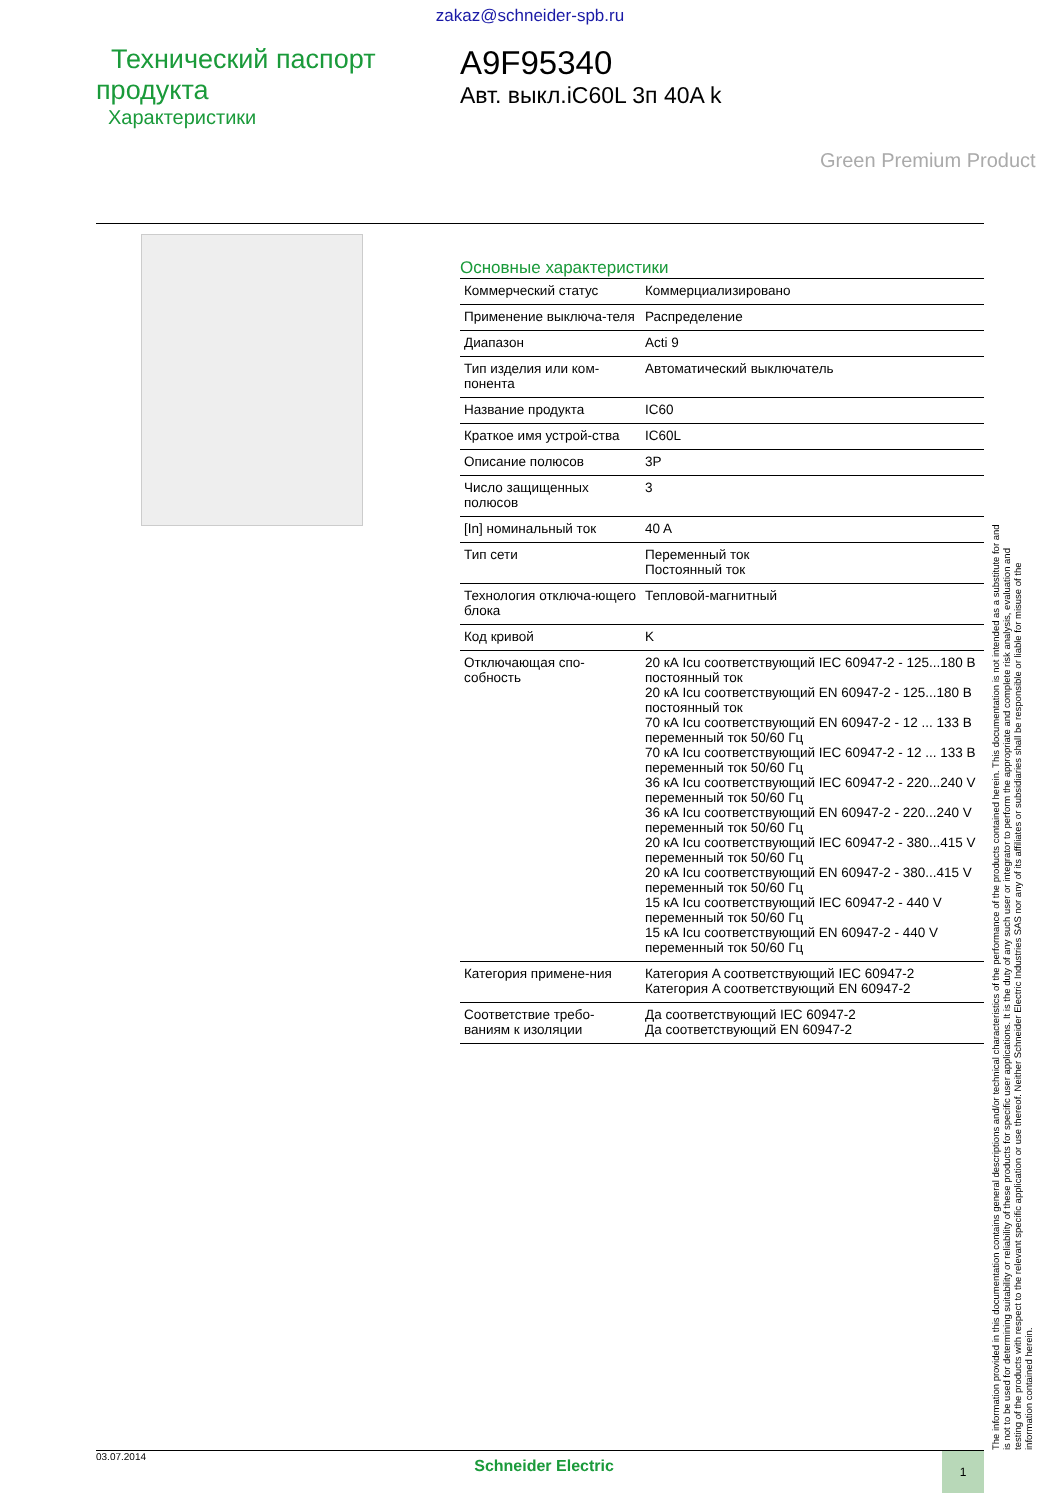zakaz@schneider-spb.ru
Технический паспорт продукта
Характеристики
A9F95340
Авт. выкл.iC60L 3п 40A k
Green Premium Product
Основные характеристики
| Коммерческий статус | Коммерциализировано |
| Применение выключа-теля | Распределение |
| Диапазон | Acti 9 |
| Тип изделия или ком-понента | Автоматический выключатель |
| Название продукта | IC60 |
| Краткое имя устрой-ства | IC60L |
| Описание полюсов | 3P |
| Число защищенных полюсов | 3 |
| [In] номинальный ток | 40 A |
| Тип сети | Переменный ток Постоянный ток |
| Технология отключа-ющего блока | Тепловой-магнитный |
| Код кривой | K |
| Отключающая спо-собность | 20 кА Icu соответствующий IEC 60947-2 - 125...180 В постоянный ток 20 кА Icu соответствующий EN 60947-2 - 125...180 В постоянный ток 70 кА Icu соответствующий EN 60947-2 - 12 ... 133 В переменный ток 50/60 Гц 70 кА Icu соответствующий IEC 60947-2 - 12 ... 133 В переменный ток 50/60 Гц 36 кА Icu соответствующий IEC 60947-2 - 220...240 V переменный ток 50/60 Гц 36 кА Icu соответствующий EN 60947-2 - 220...240 V переменный ток 50/60 Гц 20 кА Icu соответствующий IEC 60947-2 - 380...415 V переменный ток 50/60 Гц 20 кА Icu соответствующий EN 60947-2 - 380...415 V переменный ток 50/60 Гц 15 кА Icu соответствующий IEC 60947-2 - 440 V переменный ток 50/60 Гц 15 кА Icu соответствующий EN 60947-2 - 440 V переменный ток 50/60 Гц |
| Категория примене-ния | Категория A соответствующий IEC 60947-2 Категория A соответствующий EN 60947-2 |
| Соответствие требо-ваниям к изоляции | Да соответствующий IEC 60947-2 Да соответствующий EN 60947-2 |
The information provided in this documentation contains general descriptions and/or technical characteristics of the performance of the products contained herein. This documentation is not intended as a substitute for and is not to be used for determining suitability or reliability of these products for specific user applications. It is the duty of any such user or integrator to perform the appropriate and complete risk analysis, evaluation and testing of the products with respect to the relevant specific application or use thereof. Neither Schneider Electric Industries SAS nor any of its affiliates or subsidiaries shall be responsible or liable for misuse of the information contained herein.
03.07.2014
Schneider Electric
1